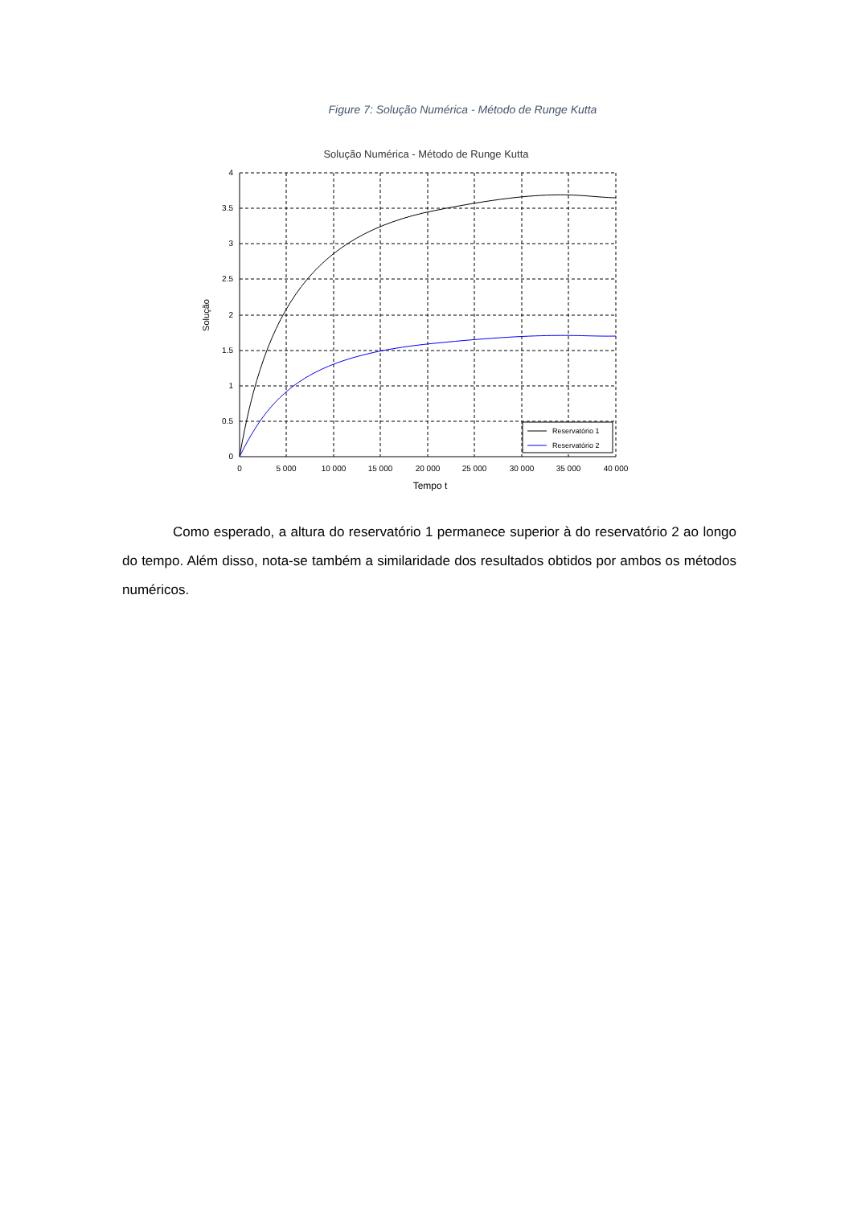Figure 7: Solução Numérica - Método de Runge Kutta
Solução Numérica - Método de Runge Kutta
4
3.5
3
2.5
2
1.5
1
0.5
0
0
5 000
10 000
15 000
20 000
25 000
30 000
35 000
40 000
Tempo t
Solução
Reservatório 1
Reservatório 2
Como esperado, a altura do reservatório 1 permanece superior à do reservatório 2 ao longo do tempo. Além disso, nota-se também a similaridade dos resultados obtidos por ambos os métodos numéricos.